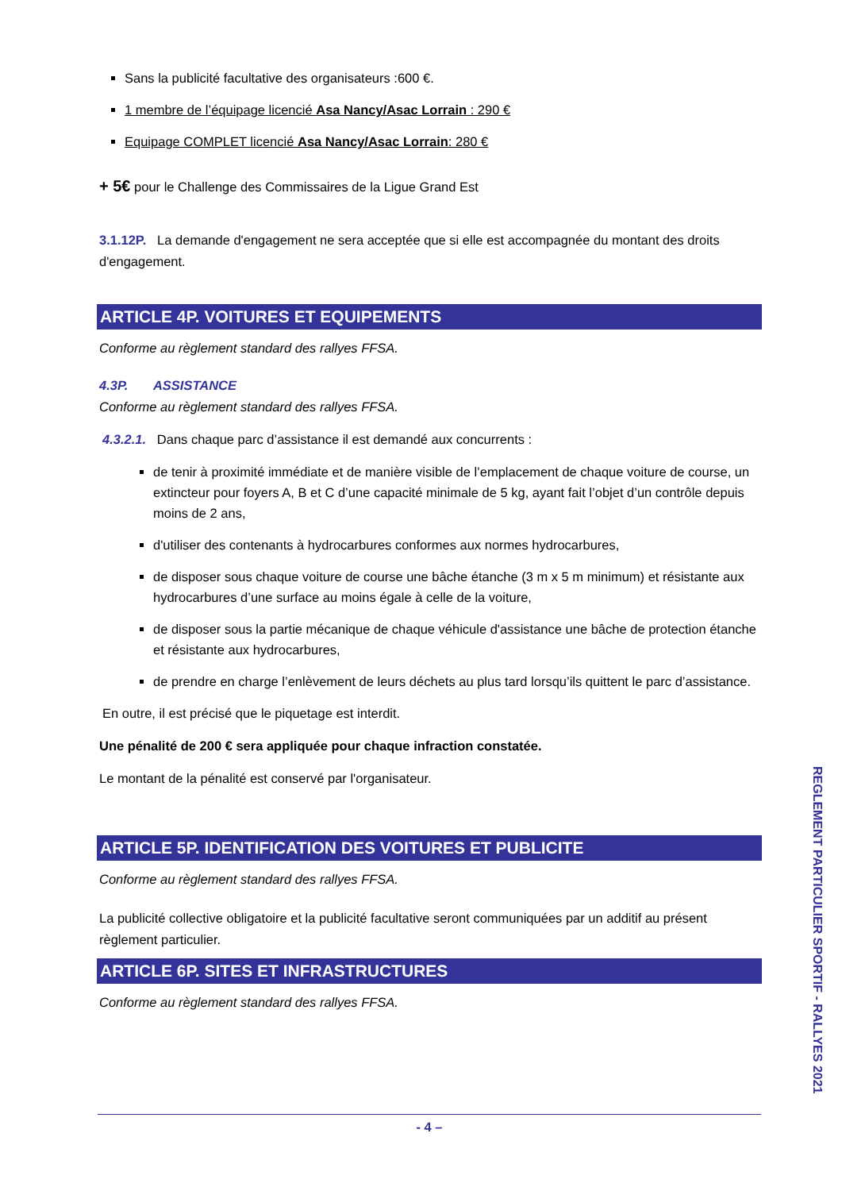Sans la publicité facultative des organisateurs :600 €.
1 membre de l’équipage licencié Asa Nancy/Asac Lorrain : 290 €
Equipage COMPLET licencié Asa Nancy/Asac Lorrain: 280 €
+ 5€ pour le Challenge des Commissaires de la Ligue Grand Est
3.1.12P. La demande d'engagement ne sera acceptée que si elle est accompagnée du montant des droits d'engagement.
ARTICLE 4P. VOITURES ET EQUIPEMENTS
Conforme au règlement standard des rallyes FFSA.
4.3P. ASSISTANCE
Conforme au règlement standard des rallyes FFSA.
4.3.2.1. Dans chaque parc d’assistance il est demandé aux concurrents :
de tenir à proximité immédiate et de manière visible de l’emplacement de chaque voiture de course, un extincteur pour foyers A, B et C d’une capacité minimale de 5 kg, ayant fait l’objet d’un contrôle depuis moins de 2 ans,
d'utiliser des contenants à hydrocarbures conformes aux normes hydrocarbures,
de disposer sous chaque voiture de course une bâche étanche (3 m x 5 m minimum) et résistante aux hydrocarbures d’une surface au moins égale à celle de la voiture,
de disposer sous la partie mécanique de chaque véhicule d'assistance une bâche de protection étanche et résistante aux hydrocarbures,
de prendre en charge l’enlèvement de leurs déchets au plus tard lorsqu’ils quittent le parc d’assistance.
En outre, il est précisé que le piquetage est interdit.
Une pénalité de 200 € sera appliquée pour chaque infraction constatée.
Le montant de la pénalité est conservé par l'organisateur.
ARTICLE 5P. IDENTIFICATION DES VOITURES ET PUBLICITE
Conforme au règlement standard des rallyes FFSA.
La publicité collective obligatoire et la publicité facultative seront communiquées par un additif au présent règlement particulier.
ARTICLE 6P. SITES ET INFRASTRUCTURES
Conforme au règlement standard des rallyes FFSA.
REGLEMENT PARTICULIER SPORTIF - RALLYES 2021
- 4 –